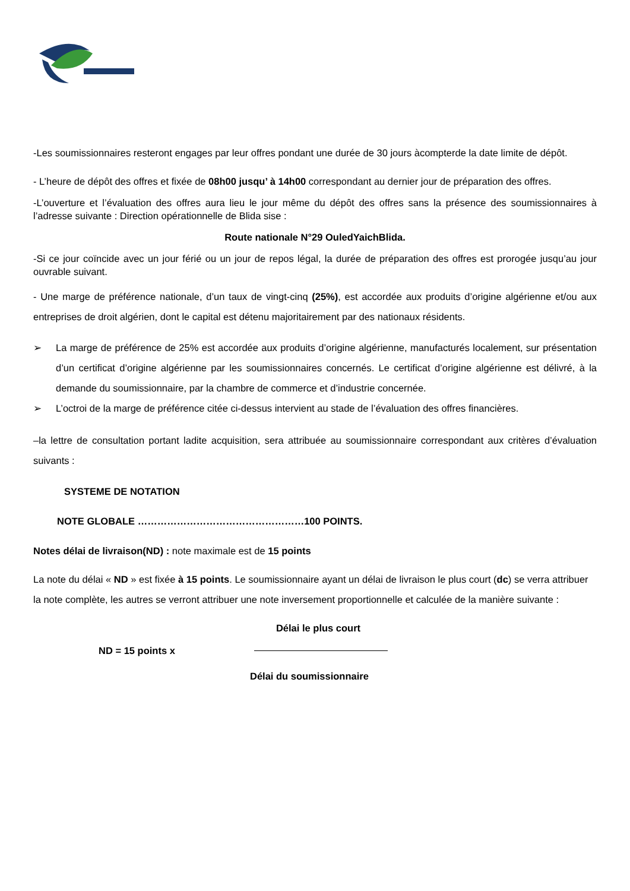-Les soumissionnaires resteront engages par leur offres pondant une durée de 30 jours àcompterde la date limite de dépôt.
- L’heure de dépôt des offres et fixée de 08h00 jusqu’ à 14h00 correspondant au dernier jour de préparation des offres.
-L’ouverture et l’évaluation des offres aura lieu le jour même du dépôt des offres sans la présence des soumissionnaires à l’adresse suivante : Direction opérationnelle de Blida sise :
Route nationale N°29 OuledYaichBlida.
-Si ce jour coïncide avec un jour férié ou un jour de repos légal, la durée de préparation des offres est prorogée jusqu’au jour ouvrable suivant.
- Une marge de préférence nationale, d’un taux de vingt-cinq (25%), est accordée aux produits d’origine algérienne et/ou aux entreprises de droit algérien, dont le capital est détenu majoritairement par des nationaux résidents.
➢ La marge de préférence de 25% est accordée aux produits d’origine algérienne, manufacturés localement, sur présentation d’un certificat d’origine algérienne par les soumissionnaires concernés. Le certificat d’origine algérienne est délivré, à la demande du soumissionnaire, par la chambre de commerce et d’industrie concernée.
➢ L’octroi de la marge de préférence citée ci-dessus intervient au stade de l’évaluation des offres financières.
–la lettre de consultation portant ladite acquisition, sera attribuée au soumissionnaire correspondant aux critères d’évaluation suivants :
SYSTEME DE NOTATION
NOTE GLOBALE ……………………………………………100 POINTS.
Notes délai de livraison(ND) : note maximale est de 15 points
La note du délai « ND » est fixée à 15 points. Le soumissionnaire ayant un délai de livraison le plus court (dc) se verra attribuer la note complète, les autres se verront attribuer une note inversement proportionnelle et calculée de la manière suivante :
Délai le plus court
ND = 15 points x
Délai du soumissionnaire